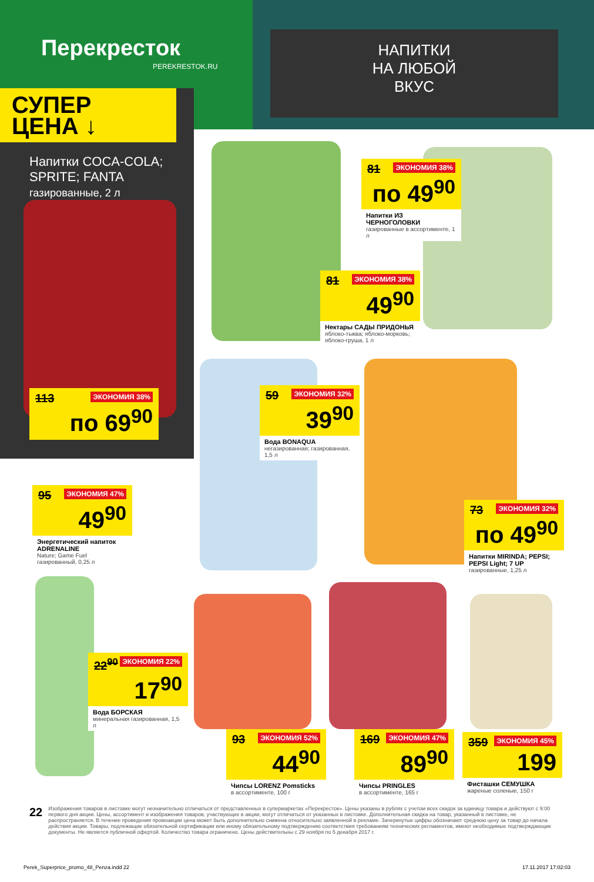Перекресток
PEREKRESTOK.RU
НАПИТКИ
НА ЛЮБОЙ
ВКУС
СУПЕР
ЦЕНА ↓
Напитки COCA-COLA;
SPRITE; FANTA
газированные, 2 л
ЭКОНОМИЯ 38% 113
по 69<sup>90</sup>
ЭКОНОМИЯ 38% 81
по 49<sup>90</sup>
Напитки ИЗ ЧЕРНОГОЛОВКИ
газированные в ассортименте, 1 л
ЭКОНОМИЯ 38% 81
49<sup>90</sup>
Нектары САДЫ ПРИДОНЬЯ
яблоко-тыква; яблоко-морковь; яблоко-груша, 1 л
ЭКОНОМИЯ 32% 59
39<sup>90</sup>
Вода BONAQUA
негазированная; газированная, 1,5 л
ЭКОНОМИЯ 47% 95
49<sup>90</sup>
Энергетический напиток ADRENALINE
Nature; Game Fuel газированный, 0,25 л
ЭКОНОМИЯ 32% 73
по 49<sup>90</sup>
Напитки MIRINDA; PEPSI; PEPSI Light; 7 UP
газированные, 1,25 л
ЭКОНОМИЯ 22% 22<sup>90</sup>
17<sup>90</sup>
Вода БОРСКАЯ
минеральная газированная, 1,5 л
ЭКОНОМИЯ 52% 93
44<sup>90</sup>
Чипсы LORENZ Pomsticks
в ассортименте, 100 г
ЭКОНОМИЯ 47% 169
89<sup>90</sup>
Чипсы PRINGLES
в ассортименте, 165 г
ЭКОНОМИЯ 45% 359
199
Фисташки СЕМУШКА
жареные соленые, 150 г
22
Изображения товаров в листовке могут незначительно отличаться от представленных в супермаркетах «Перекресток». Цены указаны в рублях с учетом всех скидок за единицу товара и действуют с 9:00 первого дня акции. Цены, ассортимент и изображения товаров, участвующих в акции, могут отличаться от указанных в листовке. Дополнительная скидка на товар, указанный в листовке, не распространяется. В течение проведения промоакции цена может быть дополнительно снижена относительно заявленной в рекламе. Зачеркнутые цифры обозначают среднюю цену за товар до начала действия акции. Товары, подлежащие обязательной сертификации или иному обязательному подтверждению соответствия требованиям технических регламентов, имеют необходимые подтверждающие документы. Не является публичной офертой. Количество товара ограничено. Цены действительны с 29 ноября по 5 декабря 2017 г.
Perek_Superprice_promo_48_Penza.indd 22 17.11.2017 17:02:03